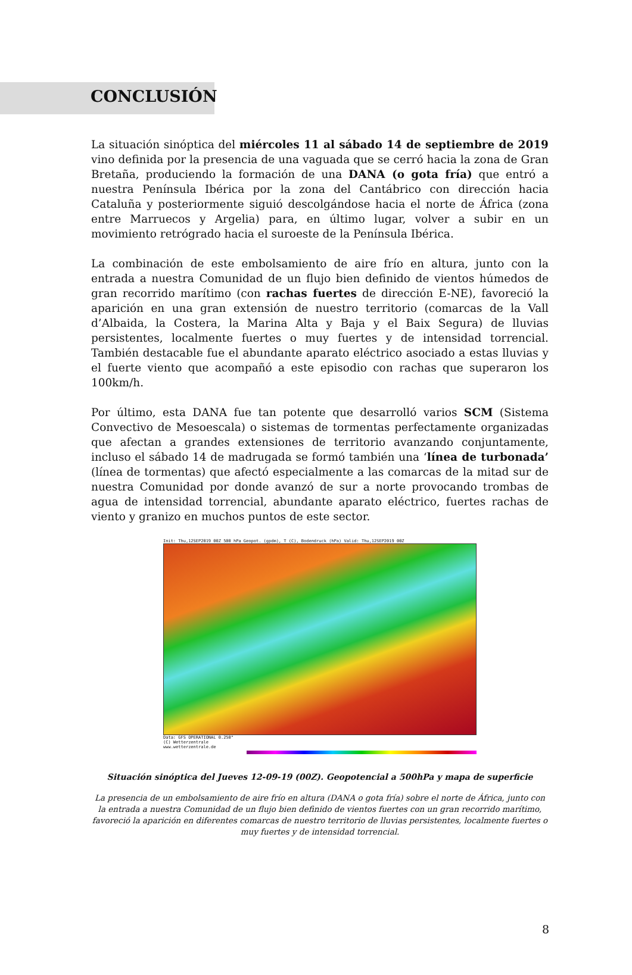CONCLUSIÓN
La situación sinóptica del miércoles 11 al sábado 14 de septiembre de 2019 vino definida por la presencia de una vaguada que se cerró hacia la zona de Gran Bretaña, produciendo la formación de una DANA (o gota fría) que entró a nuestra Península Ibérica por la zona del Cantábrico con dirección hacia Cataluña y posteriormente siguió descolgándose hacia el norte de África (zona entre Marruecos y Argelia) para, en último lugar, volver a subir en un movimiento retrógrado hacia el suroeste de la Península Ibérica.
La combinación de este embolsamiento de aire frío en altura, junto con la entrada a nuestra Comunidad de un flujo bien definido de vientos húmedos de gran recorrido marítimo (con rachas fuertes de dirección E-NE), favoreció la aparición en una gran extensión de nuestro territorio (comarcas de la Vall d’Albaida, la Costera, la Marina Alta y Baja y el Baix Segura) de lluvias persistentes, localmente fuertes o muy fuertes y de intensidad torrencial. También destacable fue el abundante aparato eléctrico asociado a estas lluvias y el fuerte viento que acompañó a este episodio con rachas que superaron los 100km/h.
Por último, esta DANA fue tan potente que desarrolló varios SCM (Sistema Convectivo de Mesoescala) o sistemas de tormentas perfectamente organizadas que afectan a grandes extensiones de territorio avanzando conjuntamente, incluso el sábado 14 de madrugada se formó también una ‘línea de turbonada’ (línea de tormentas) que afectó especialmente a las comarcas de la mitad sur de nuestra Comunidad por donde avanzó de sur a norte provocando trombas de agua de intensidad torrencial, abundante aparato eléctrico, fuertes rachas de viento y granizo en muchos puntos de este sector.
Init: Thu,12SEP2019 00Z 500 hPa Geopot. (gpdm), T (C), Bodendruck (hPa) Valid: Thu,12SEP2019 00Z
Data: GFS OPERATIONAL 0.250°
(C) Wetterzentrale
www.wetterzentrale.de
Situación sinóptica del Jueves 12-09-19 (00Z). Geopotencial a 500hPa y mapa de superficie
La presencia de un embolsamiento de aire frío en altura (DANA o gota fría) sobre el norte de África, junto con la entrada a nuestra Comunidad de un flujo bien definido de vientos fuertes con un gran recorrido marítimo, favoreció la aparición en diferentes comarcas de nuestro territorio de lluvias persistentes, localmente fuertes o muy fuertes y de intensidad torrencial.
8